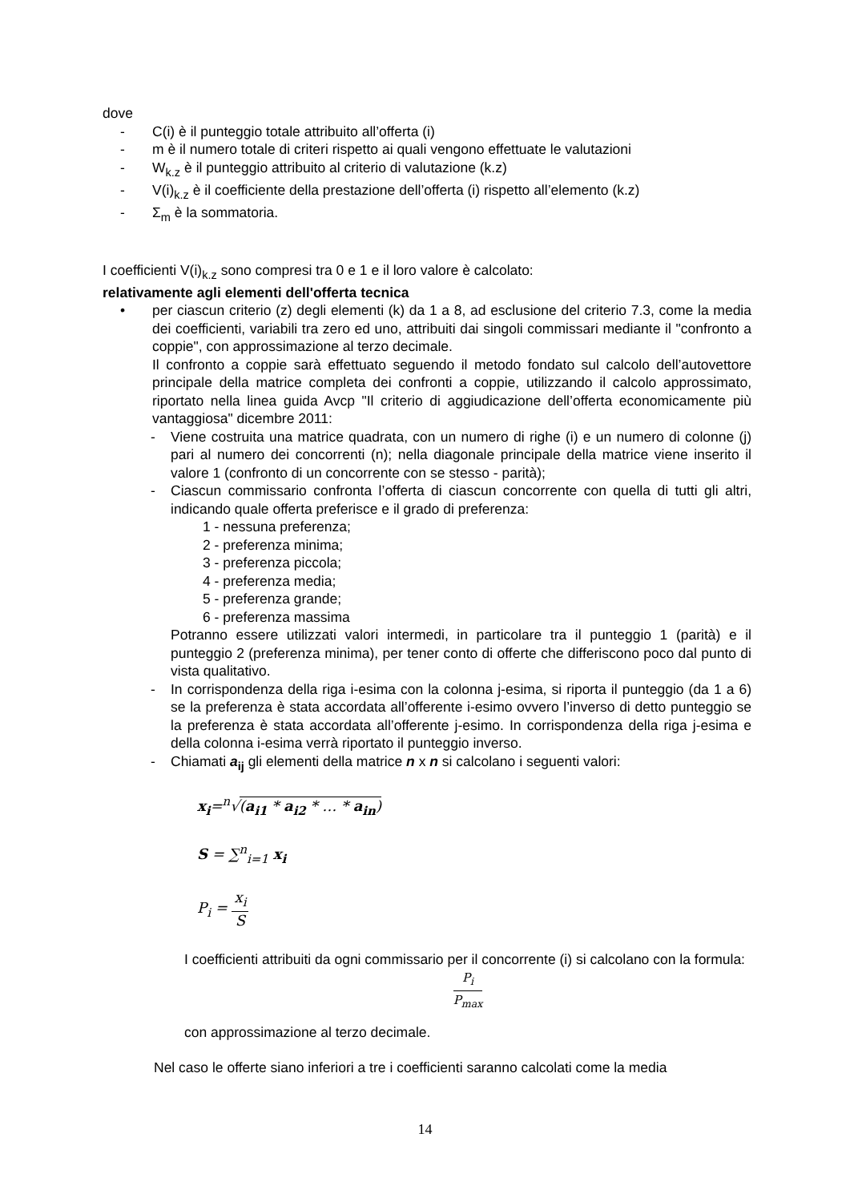dove
- C(i) è il punteggio totale attribuito all’offerta (i)
- m è il numero totale di criteri rispetto ai quali vengono effettuate le valutazioni
- W<sub>k.z</sub> è il punteggio attribuito al criterio di valutazione (k.z)
- V(i)<sub>k.z</sub> è il coefficiente della prestazione dell’offerta (i) rispetto all’elemento (k.z)
- Σ<sub>m</sub> è la sommatoria.
I coefficienti V(i)<sub>k.z</sub> sono compresi tra 0 e 1 e il loro valore è calcolato:
relativamente agli elementi dell'offerta tecnica
• per ciascun criterio (z) degli elementi (k) da 1 a 8, ad esclusione del criterio 7.3, come la media dei coefficienti, variabili tra zero ed uno, attribuiti dai singoli commissari mediante il "confronto a coppie", con approssimazione al terzo decimale.
Il confronto a coppie sarà effettuato seguendo il metodo fondato sul calcolo dell’autovettore principale della matrice completa dei confronti a coppie, utilizzando il calcolo approssimato, riportato nella linea guida Avcp "Il criterio di aggiudicazione dell’offerta economicamente più vantaggiosa" dicembre 2011:
- Viene costruita una matrice quadrata, con un numero di righe (i) e un numero di colonne (j) pari al numero dei concorrenti (n); nella diagonale principale della matrice viene inserito il valore 1 (confronto di un concorrente con se stesso - parità);
- Ciascun commissario confronta l’offerta di ciascun concorrente con quella di tutti gli altri, indicando quale offerta preferisce e il grado di preferenza:
1 - nessuna preferenza;
2 - preferenza minima;
3 - preferenza piccola;
4 - preferenza media;
5 - preferenza grande;
6 - preferenza massima
Potranno essere utilizzati valori intermedi, in particolare tra il punteggio 1 (parità) e il punteggio 2 (preferenza minima), per tener conto di offerte che differiscono poco dal punto di vista qualitativo.
- In corrispondenza della riga i-esima con la colonna j-esima, si riporta il punteggio (da 1 a 6) se la preferenza è stata accordata all’offerente i-esimo ovvero l’inverso di detto punteggio se la preferenza è stata accordata all’offerente j-esimo. In corrispondenza della riga j-esima e della colonna i-esima verrà riportato il punteggio inverso.
- Chiamati a<sub>ij</sub> gli elementi della matrice n x n si calcolano i seguenti valori:
x<sub>i</sub>=<sup>n</sup>√(a<sub>i1</sub> * a<sub>i2</sub> * … * a<sub>in</sub>)
S = ∑<sup>n</sup><sub>i=1</sub> x<sub>i</sub>
P<sub>i</sub> = x<sub>i</sub> S
I coefficienti attribuiti da ogni commissario per il concorrente (i) si calcolano con la formula:
P<sub>i</sub> P<sub>max</sub>
con approssimazione al terzo decimale.
Nel caso le offerte siano inferiori a tre i coefficienti saranno calcolati come la media
14